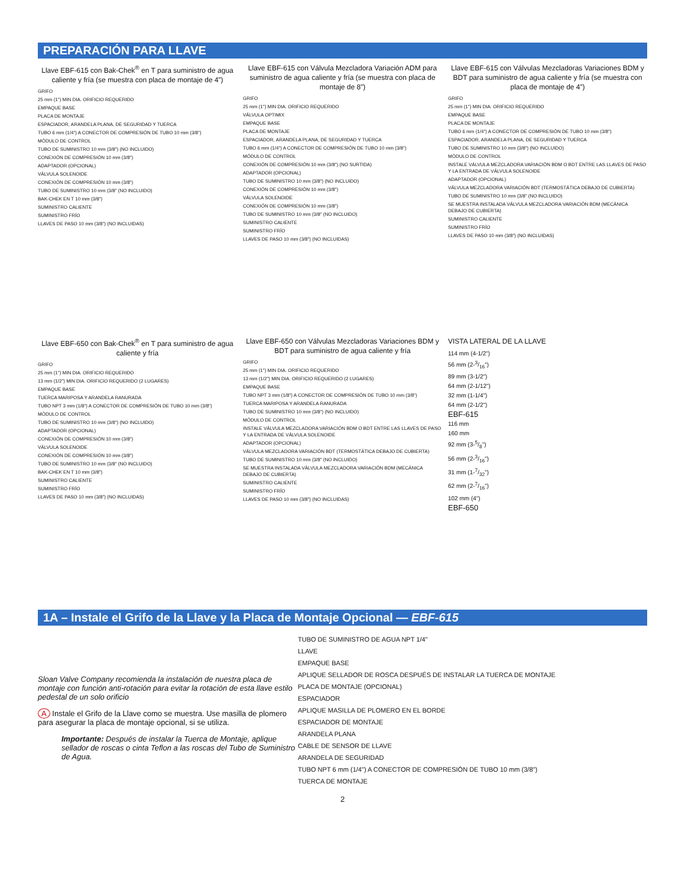PREPARACIÓN PARA LLAVE
Llave EBF-615 con Bak-Chek<sup>®</sup> en T para suministro de agua caliente y fría (se muestra con placa de montaje de 4”)
GRIFO
25 mm (1") MIN DIA. ORIFICIO REQUERIDO
EMPAQUE BASE
PLACA DE MONTAJE
ESPACIADOR, ARANDELA PLANA, DE SEGURIDAD Y TUERCA
TUBO 6 mm (1/4") A CONECTOR DE COMPRESIÓN DE TUBO 10 mm (3/8")
MÓDULO DE CONTROL
TUBO DE SUMINISTRO 10 mm (3/8") (NO INCLUIDO)
CONEXIÓN DE COMPRESIÓN 10 mm (3/8")
ADAPTADOR (OPCIONAL)
VÁLVULA SOLENOIDE
CONEXIÓN DE COMPRESIÓN 10 mm (3/8")
TUBO DE SUMINISTRO 10 mm (3/8" (NO INCLUIDO)
BAK-CHEK EN T 10 mm (3/8")
SUMINISTRO CALIENTE
SUMINISTRO FRÍO
LLAVES DE PASO 10 mm (3/8") (NO INCLUIDAS)
Llave EBF-615 con Válvula Mezcladora Variación ADM para suministro de agua caliente y fría (se muestra con placa de montaje de 8”)
GRIFO
25 mm (1") MIN DIA. ORIFICIO REQUERIDO
VÁLVULA OPTIMIX
EMPAQUE BASE
PLACA DE MONTAJE
ESPACIADOR, ARANDELA PLANA, DE SEGURIDAD Y TUERCA
TUBO 6 mm (1/4") A CONECTOR DE COMPRESIÓN DE TUBO 10 mm (3/8")
MÓDULO DE CONTROL
CONEXIÓN DE COMPRESIÓN 10 mm (3/8") (NO SURTIDA)
ADAPTADOR (OPCIONAL)
TUBO DE SUMINISTRO 10 mm (3/8") (NO INCLUIDO)
CONEXIÓN DE COMPRESIÓN 10 mm (3/8")
VÁLVULA SOLENOIDE
CONEXIÓN DE COMPRESIÓN 10 mm (3/8")
TUBO DE SUMINISTRO 10 mm (3/8" (NO INCLUIDO)
SUMINISTRO CALIENTE
SUMINISTRO FRÍO
LLAVES DE PASO 10 mm (3/8") (NO INCLUIDAS)
Llave EBF-615 con Válvulas Mezcladoras Variaciones BDM y BDT para suministro de agua caliente y fría (se muestra con placa de montaje de 4”)
GRIFO
25 mm (1") MIN DIA. ORIFICIO REQUERIDO
EMPAQUE BASE
PLACA DE MONTAJE
TUBO 6 mm (1/4") A CONECTOR DE COMPRESIÓN DE TUBO 10 mm (3/8")
ESPACIADOR, ARANDELA PLANA, DE SEGURIDAD Y TUERCA
TUBO DE SUMINISTRO 10 mm (3/8") (NO INCLUIDO)
MÓDULO DE CONTROL
INSTALE VÁLVULA MEZCLADORA VARIACIÓN BDM O BDT ENTRE LAS LLAVES DE PASO Y LA ENTRADA DE VÁLVULA SOLENOIDE
ADAPTADOR (OPCIONAL)
VÁLVULA MEZCLADORA VARIACIÓN BDT (TERMOSTÁTICA DEBAJO DE CUBIERTA)
TUBO DE SUMINISTRO 10 mm (3/8" (NO INCLUIDO)
SE MUESTRA INSTALADA VÁLVULA MEZCLADORA VARIACIÓN BDM (MECÁNICA DEBAJO DE CUBIERTA)
SUMINISTRO CALIENTE
SUMINISTRO FRÍO
LLAVES DE PASO 10 mm (3/8") (NO INCLUIDAS)
Llave EBF-650 con Bak-Chek<sup>®</sup> en T para suministro de agua caliente y fría
GRIFO
25 mm (1") MIN DIA. ORIFICIO REQUERIDO
13 mm (1/2") MIN DIA. ORIFICIO REQUERIDO (2 LUGARES)
EMPAQUE BASE
TUERCA MARIPOSA Y ARANDELA RANURADA
TUBO NPT 3 mm (1/8") A CONECTOR DE COMPRESIÓN DE TUBO 10 mm (3/8")
MÓDULO DE CONTROL
TUBO DE SUMINISTRO 10 mm (3/8") (NO INCLUIDO)
ADAPTADOR (OPCIONAL)
CONEXIÓN DE COMPRESIÓN 10 mm (3/8")
VÁLVULA SOLENOIDE
CONEXIÓN DE COMPRESIÓN 10 mm (3/8")
TUBO DE SUMINISTRO 10 mm (3/8" (NO INCLUIDO)
BAK-CHEK EN T 10 mm (3/8")
SUMINISTRO CALIENTE
SUMINISTRO FRÍO
LLAVES DE PASO 10 mm (3/8") (NO INCLUIDAS)
Llave EBF-650 con Válvulas Mezcladoras Variaciones BDM y BDT para suministro de agua caliente y fría
GRIFO
25 mm (1") MIN DIA. ORIFICIO REQUERIDO
13 mm (1/2") MIN DIA. ORIFICIO REQUERIDO (2 LUGARES)
EMPAQUE BASE
TUBO NPT 3 mm (1/8") A CONECTOR DE COMPRESIÓN DE TUBO 10 mm (3/8")
TUERCA MARIPOSA Y ARANDELA RANURADA
TUBO DE SUMINISTRO 10 mm (3/8") (NO INCLUIDO)
MÓDULO DE CONTROL
INSTALE VÁLVULA MEZCLADORA VARIACIÓN BDM O BDT ENTRE LAS LLAVES DE PASO Y LA ENTRADA DE VÁLVULA SOLENOIDE
ADAPTADOR (OPCIONAL)
VÁLVULA MEZCLADORA VARIACIÓN BDT (TERMOSTÁTICA DEBAJO DE CUBIERTA)
TUBO DE SUMINISTRO 10 mm (3/8" (NO INCLUIDO)
SE MUESTRA INSTALADA VÁLVULA MEZCLADORA VARIACIÓN BDM (MECÁNICA DEBAJO DE CUBIERTA)
SUMINISTRO CALIENTE
SUMINISTRO FRÍO
LLAVES DE PASO 10 mm (3/8") (NO INCLUIDAS)
VISTA LATERAL DE LA LLAVE
114 mm (4-1/2")
56 mm (2-3/16")
89 mm (3-1/2")
64 mm (2-1/12")
32 mm (1-1/4")
64 mm (2-1/2")
EBF-615
116 mm
160 mm
92 mm (3-5/8")
56 mm (2-3/16")
31 mm (1-7/32")
62 mm (2-7/16")
102 mm (4")
EBF-650
1A – Instale el Grifo de la Llave y la Placa de Montaje Opcional — EBF-615
Sloan Valve Company recomienda la instalación de nuestra placa de montaje con función anti-rotación para evitar la rotación de esta llave estilo pedestal de un solo orificio
A Instale el Grifo de la Llave como se muestra. Use masilla de plomero para asegurar la placa de montaje opcional, si se utiliza.
Importante: Después de instalar la Tuerca de Montaje, aplique sellador de roscas o cinta Teflon a las roscas del Tubo de Suministro de Agua.
TUBO DE SUMINISTRO DE AGUA NPT 1/4"
LLAVE
EMPAQUE BASE
APLIQUE SELLADOR DE ROSCA DESPUÉS DE INSTALAR LA TUERCA DE MONTAJE
PLACA DE MONTAJE (OPCIONAL)
ESPACIADOR
APLIQUE MASILLA DE PLOMERO EN EL BORDE
ESPACIADOR DE MONTAJE
ARANDELA PLANA
CABLE DE SENSOR DE LLAVE
ARANDELA DE SEGURIDAD
TUBO NPT 6 mm (1/4") A CONECTOR DE COMPRESIÓN DE TUBO 10 mm (3/8")
TUERCA DE MONTAJE
2